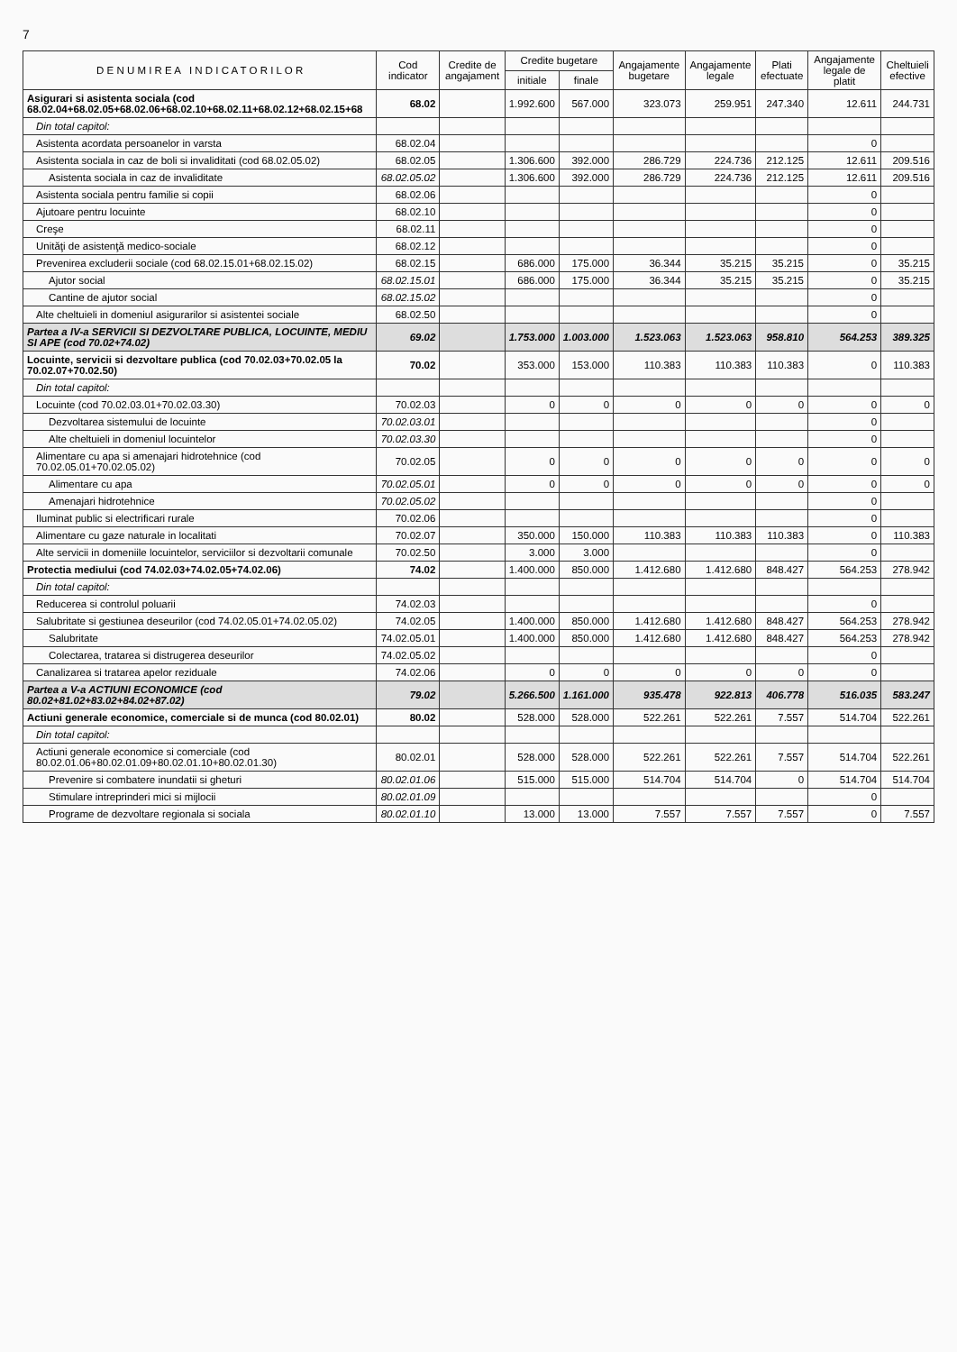7
| D E N U M I R E A I N D I C A T O R I L O R | Cod indicator | Credite de angajament | Credite bugetare | | Angajamente bugetare | Angajamente legale | Plati efectuate | Angajamente legale de platit | Cheltuieli efective |
| --- | --- | --- | --- | --- | --- | --- | --- | --- | --- |
| | | | initiale | finale | | | | | |
| Asigurari si asistenta sociala (cod 68.02.04+68.02.05+68.02.06+68.02.10+68.02.11+68.02.12+68.02.15+68 | 68.02 | | 1.992.600 | 567.000 | 323.073 | 259.951 | 247.340 | 12.611 | 244.731 |
| Din total capitol: | | | | | | | | | |
| Asistenta acordata persoanelor in varsta | 68.02.04 | | | | | | | 0 | |
| Asistenta sociala in caz de boli si invaliditati (cod 68.02.05.02) | 68.02.05 | | 1.306.600 | 392.000 | 286.729 | 224.736 | 212.125 | 12.611 | 209.516 |
| Asistenta sociala in caz de invaliditate | 68.02.05.02 | | 1.306.600 | 392.000 | 286.729 | 224.736 | 212.125 | 12.611 | 209.516 |
| Asistenta sociala pentru familie si copii | 68.02.06 | | | | | | | 0 | |
| Ajutoare pentru locuinte | 68.02.10 | | | | | | | 0 | |
| Creşe | 68.02.11 | | | | | | | 0 | |
| Unităţi de asistenţă medico-sociale | 68.02.12 | | | | | | | 0 | |
| Prevenirea excluderii sociale (cod 68.02.15.01+68.02.15.02) | 68.02.15 | | 686.000 | 175.000 | 36.344 | 35.215 | 35.215 | 0 | 35.215 |
| Ajutor social | 68.02.15.01 | | 686.000 | 175.000 | 36.344 | 35.215 | 35.215 | 0 | 35.215 |
| Cantine de ajutor social | 68.02.15.02 | | | | | | | 0 | |
| Alte cheltuieli in domeniul asigurarilor si asistentei sociale | 68.02.50 | | | | | | | 0 | |
| Partea a IV-a SERVICII SI DEZVOLTARE PUBLICA, LOCUINTE, MEDIU SI APE (cod 70.02+74.02) | 69.02 | | 1.753.000 | 1.003.000 | 1.523.063 | 1.523.063 | 958.810 | 564.253 | 389.325 |
| Locuinte, servicii si dezvoltare publica (cod 70.02.03+70.02.05 la 70.02.07+70.02.50) | 70.02 | | 353.000 | 153.000 | 110.383 | 110.383 | 110.383 | 0 | 110.383 |
| Din total capitol: | | | | | | | | | |
| Locuinte (cod 70.02.03.01+70.02.03.30) | 70.02.03 | | 0 | 0 | 0 | 0 | 0 | 0 | 0 |
| Dezvoltarea sistemului de locuinte | 70.02.03.01 | | | | | | | 0 | |
| Alte cheltuieli in domeniul locuintelor | 70.02.03.30 | | | | | | | 0 | |
| Alimentare cu apa si amenajari hidrotehnice (cod 70.02.05.01+70.02.05.02) | 70.02.05 | | 0 | 0 | 0 | 0 | 0 | 0 | 0 |
| Alimentare cu apa | 70.02.05.01 | | 0 | 0 | 0 | 0 | 0 | 0 | 0 |
| Amenajari hidrotehnice | 70.02.05.02 | | | | | | | 0 | |
| Iluminat public si electrificari rurale | 70.02.06 | | | | | | | 0 | |
| Alimentare cu gaze naturale in localitati | 70.02.07 | | 350.000 | 150.000 | 110.383 | 110.383 | 110.383 | 0 | 110.383 |
| Alte servicii in domeniile locuintelor, serviciilor si dezvoltarii comunale | 70.02.50 | | 3.000 | 3.000 | | | | 0 | |
| Protectia mediului (cod 74.02.03+74.02.05+74.02.06) | 74.02 | | 1.400.000 | 850.000 | 1.412.680 | 1.412.680 | 848.427 | 564.253 | 278.942 |
| Din total capitol: | | | | | | | | | |
| Reducerea si controlul poluarii | 74.02.03 | | | | | | | 0 | |
| Salubritate si gestiunea deseurilor (cod 74.02.05.01+74.02.05.02) | 74.02.05 | | 1.400.000 | 850.000 | 1.412.680 | 1.412.680 | 848.427 | 564.253 | 278.942 |
| Salubritate | 74.02.05.01 | | 1.400.000 | 850.000 | 1.412.680 | 1.412.680 | 848.427 | 564.253 | 278.942 |
| Colectarea, tratarea si distrugerea deseurilor | 74.02.05.02 | | | | | | | 0 | |
| Canalizarea si tratarea apelor reziduale | 74.02.06 | | 0 | 0 | 0 | 0 | 0 | 0 | |
| Partea a V-a ACTIUNI ECONOMICE (cod 80.02+81.02+83.02+84.02+87.02) | 79.02 | | 5.266.500 | 1.161.000 | 935.478 | 922.813 | 406.778 | 516.035 | 583.247 |
| Actiuni generale economice, comerciale si de munca (cod 80.02.01) | 80.02 | | 528.000 | 528.000 | 522.261 | 522.261 | 7.557 | 514.704 | 522.261 |
| Din total capitol: | | | | | | | | | |
| Actiuni generale economice si comerciale (cod 80.02.01.06+80.02.01.09+80.02.01.10+80.02.01.30) | 80.02.01 | | 528.000 | 528.000 | 522.261 | 522.261 | 7.557 | 514.704 | 522.261 |
| Prevenire si combatere inundatii si gheturi | 80.02.01.06 | | 515.000 | 515.000 | 514.704 | 514.704 | 0 | 514.704 | 514.704 |
| Stimulare intreprinderi mici si mijlocii | 80.02.01.09 | | | | | | | 0 | |
| Programe de dezvoltare regionala si sociala | 80.02.01.10 | | 13.000 | 13.000 | 7.557 | 7.557 | 7.557 | 0 | 7.557 |